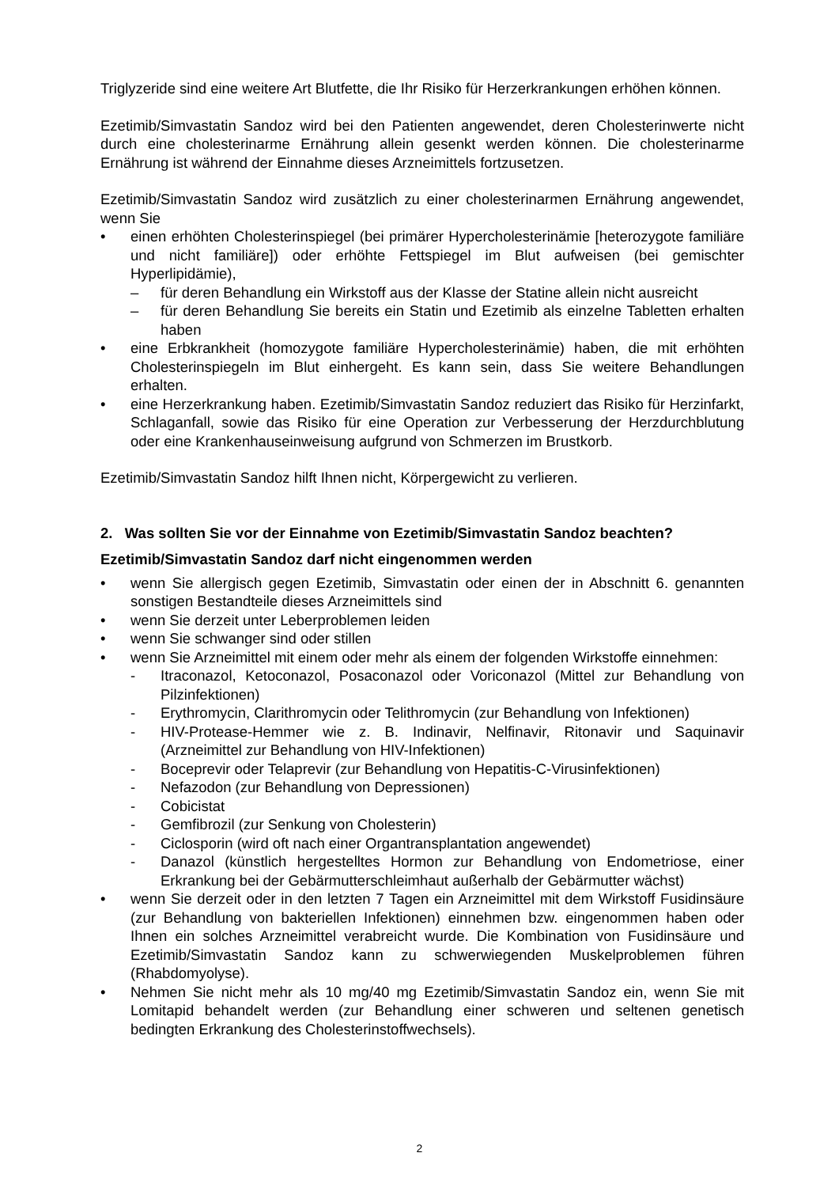Triglyzeride sind eine weitere Art Blutfette, die Ihr Risiko für Herzerkrankungen erhöhen können.
Ezetimib/Simvastatin Sandoz wird bei den Patienten angewendet, deren Cholesterinwerte nicht durch eine cholesterinarme Ernährung allein gesenkt werden können. Die cholesterinarme Ernährung ist während der Einnahme dieses Arzneimittels fortzusetzen.
Ezetimib/Simvastatin Sandoz wird zusätzlich zu einer cholesterinarmen Ernährung angewendet, wenn Sie
• einen erhöhten Cholesterinspiegel (bei primärer Hypercholesterinämie [heterozygote familiäre und nicht familiäre]) oder erhöhte Fettspiegel im Blut aufweisen (bei gemischter Hyperlipidämie),
– für deren Behandlung ein Wirkstoff aus der Klasse der Statine allein nicht ausreicht
– für deren Behandlung Sie bereits ein Statin und Ezetimib als einzelne Tabletten erhalten haben
• eine Erbkrankheit (homozygote familiäre Hypercholesterinämie) haben, die mit erhöhten Cholesterinspiegeln im Blut einhergeht. Es kann sein, dass Sie weitere Behandlungen erhalten.
• eine Herzerkrankung haben. Ezetimib/Simvastatin Sandoz reduziert das Risiko für Herzinfarkt, Schlaganfall, sowie das Risiko für eine Operation zur Verbesserung der Herzdurchblutung oder eine Krankenhauseinweisung aufgrund von Schmerzen im Brustkorb.
Ezetimib/Simvastatin Sandoz hilft Ihnen nicht, Körpergewicht zu verlieren.
2. Was sollten Sie vor der Einnahme von Ezetimib/Simvastatin Sandoz beachten?
Ezetimib/Simvastatin Sandoz darf nicht eingenommen werden
• wenn Sie allergisch gegen Ezetimib, Simvastatin oder einen der in Abschnitt 6. genannten sonstigen Bestandteile dieses Arzneimittels sind
• wenn Sie derzeit unter Leberproblemen leiden
• wenn Sie schwanger sind oder stillen
• wenn Sie Arzneimittel mit einem oder mehr als einem der folgenden Wirkstoffe einnehmen:
- Itraconazol, Ketoconazol, Posaconazol oder Voriconazol (Mittel zur Behandlung von Pilzinfektionen)
- Erythromycin, Clarithromycin oder Telithromycin (zur Behandlung von Infektionen)
- HIV-Protease-Hemmer wie z. B. Indinavir, Nelfinavir, Ritonavir und Saquinavir (Arzneimittel zur Behandlung von HIV-Infektionen)
- Boceprevir oder Telaprevir (zur Behandlung von Hepatitis-C-Virusinfektionen)
- Nefazodon (zur Behandlung von Depressionen)
- Cobicistat
- Gemfibrozil (zur Senkung von Cholesterin)
- Ciclosporin (wird oft nach einer Organtransplantation angewendet)
- Danazol (künstlich hergestelltes Hormon zur Behandlung von Endometriose, einer Erkrankung bei der Gebärmutterschleimhaut außerhalb der Gebärmutter wächst)
• wenn Sie derzeit oder in den letzten 7 Tagen ein Arzneimittel mit dem Wirkstoff Fusidinsäure (zur Behandlung von bakteriellen Infektionen) einnehmen bzw. eingenommen haben oder Ihnen ein solches Arzneimittel verabreicht wurde. Die Kombination von Fusidinsäure und Ezetimib/Simvastatin Sandoz kann zu schwerwiegenden Muskelproblemen führen (Rhabdomyolyse).
• Nehmen Sie nicht mehr als 10 mg/40 mg Ezetimib/Simvastatin Sandoz ein, wenn Sie mit Lomitapid behandelt werden (zur Behandlung einer schweren und seltenen genetisch bedingten Erkrankung des Cholesterinstoffwechsels).
2